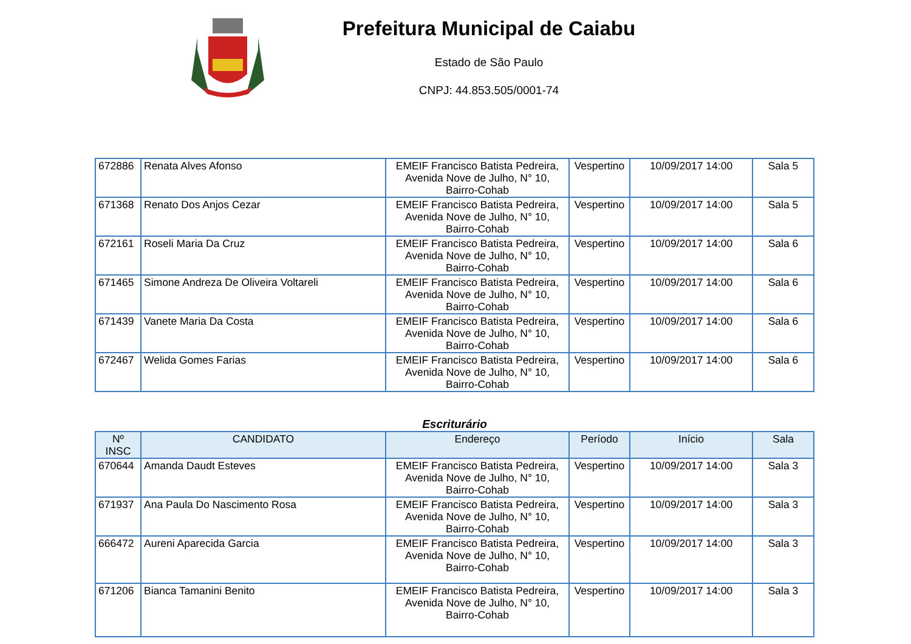Prefeitura Municipal de Caiabu
Estado de São Paulo
CNPJ: 44.853.505/0001-74
| 672886 | Renata Alves Afonso | EMEIF Francisco Batista Pedreira, Avenida Nove de Julho, N° 10, Bairro-Cohab | Vespertino | 10/09/2017 14:00 | Sala 5 |
| 671368 | Renato Dos Anjos Cezar | EMEIF Francisco Batista Pedreira, Avenida Nove de Julho, N° 10, Bairro-Cohab | Vespertino | 10/09/2017 14:00 | Sala 5 |
| 672161 | Roseli Maria Da Cruz | EMEIF Francisco Batista Pedreira, Avenida Nove de Julho, N° 10, Bairro-Cohab | Vespertino | 10/09/2017 14:00 | Sala 6 |
| 671465 | Simone Andreza De Oliveira Voltareli | EMEIF Francisco Batista Pedreira, Avenida Nove de Julho, N° 10, Bairro-Cohab | Vespertino | 10/09/2017 14:00 | Sala 6 |
| 671439 | Vanete Maria Da Costa | EMEIF Francisco Batista Pedreira, Avenida Nove de Julho, N° 10, Bairro-Cohab | Vespertino | 10/09/2017 14:00 | Sala 6 |
| 672467 | Welida Gomes Farias | EMEIF Francisco Batista Pedreira, Avenida Nove de Julho, N° 10, Bairro-Cohab | Vespertino | 10/09/2017 14:00 | Sala 6 |
Escriturário
| Nº INSC | CANDIDATO | Endereço | Período | Início | Sala |
| --- | --- | --- | --- | --- | --- |
| 670644 | Amanda Daudt Esteves | EMEIF Francisco Batista Pedreira, Avenida Nove de Julho, N° 10, Bairro-Cohab | Vespertino | 10/09/2017 14:00 | Sala 3 |
| 671937 | Ana Paula Do Nascimento Rosa | EMEIF Francisco Batista Pedreira, Avenida Nove de Julho, N° 10, Bairro-Cohab | Vespertino | 10/09/2017 14:00 | Sala 3 |
| 666472 | Aureni Aparecida Garcia | EMEIF Francisco Batista Pedreira, Avenida Nove de Julho, N° 10, Bairro-Cohab | Vespertino | 10/09/2017 14:00 | Sala 3 |
| 671206 | Bianca Tamanini Benito | EMEIF Francisco Batista Pedreira, Avenida Nove de Julho, N° 10, Bairro-Cohab | Vespertino | 10/09/2017 14:00 | Sala 3 |